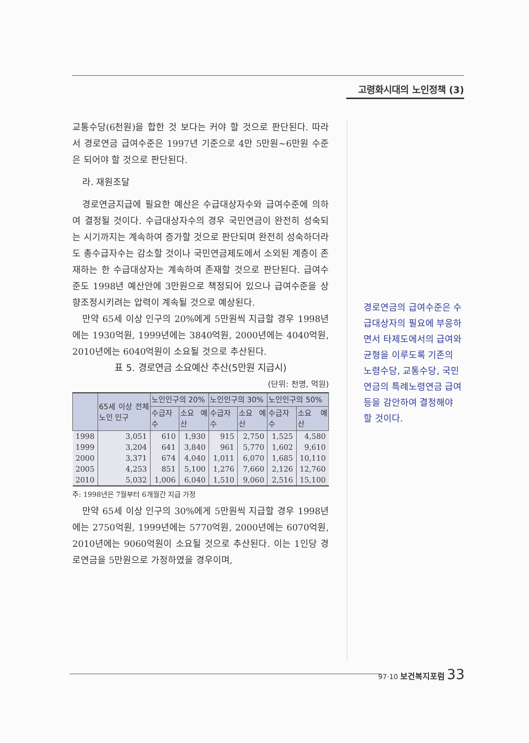고령화시대의 노인정책 (3)
교통수당(6천원)을 합한 것 보다는 커야 할 것으로 판단된다. 따라서 경로연금 급여수준은 1997년 기준으로 4만 5만원~6만원 수준은 되어야 할 것으로 판단된다.
라. 재원조달
경로연금지급에 필요한 예산은 수급대상자수와 급여수준에 의하여 결정될 것이다. 수급대상자수의 경우 국민연금이 완전히 성숙되는 시기까지는 계속하여 증가할 것으로 판단되며 완전히 성숙하더라도 총수급자수는 감소할 것이나 국민연금제도에서 소외된 계층이 존재하는 한 수급대상자는 계속하여 존재할 것으로 판단된다. 급여수준도 1998년 예산안에 3만원으로 책정되어 있으나 급여수준을 상향조정시키려는 압력이 계속될 것으로 예상된다.
만약 65세 이상 인구의 20%에게 5만원씩 지급할 경우 1998년에는 1930억원, 1999년에는 3840억원, 2000년에는 4040억원, 2010년에는 6040억원이 소요될 것으로 추산된다.
표 5. 경로연금 소요예산 추산(5만원 지급시)
(단위: 천명, 억원)
| | 65세 이상 전체 노인 인구 | 노인인구의 20% | | 노인인구의 30% | | 노인인구의 50% | |
| --- | --- | --- | --- | --- | --- | --- | --- |
| | | 수급자수 | 소요 예산 | 수급자수 | 소요 예산 | 수급자수 | 소요 예산 |
| 1998 | 3,051 | 610 | 1,930 | 915 | 2,750 | 1,525 | 4,580 |
| 1999 | 3,204 | 641 | 3,840 | 961 | 5,770 | 1,602 | 9,610 |
| 2000 | 3,371 | 674 | 4,040 | 1,011 | 6,070 | 1,685 | 10,110 |
| 2005 | 4,253 | 851 | 5,100 | 1,276 | 7,660 | 2,126 | 12,760 |
| 2010 | 5,032 | 1,006 | 6,040 | 1,510 | 9,060 | 2,516 | 15,100 |
주: 1998년은 7월부터 6개월간 지급 가정
만약 65세 이상 인구의 30%에게 5만원씩 지급할 경우 1998년에는 2750억원, 1999년에는 5770억원, 2000년에는 6070억원, 2010년에는 9060억원이 소요될 것으로 추산된다. 이는 1인당 경로연금을 5만원으로 가정하였을 경우이며,
경로연금의 급여수준은 수급대상자의 필요에 부응하면서 타제도에서의 급여와 균형을 이루도록 기존의 노령수당, 교통수당, 국민연금의 특례노령연금 급여 등을 감안하여 결정해야 할 것이다.
97·10 보건복지포럼 33